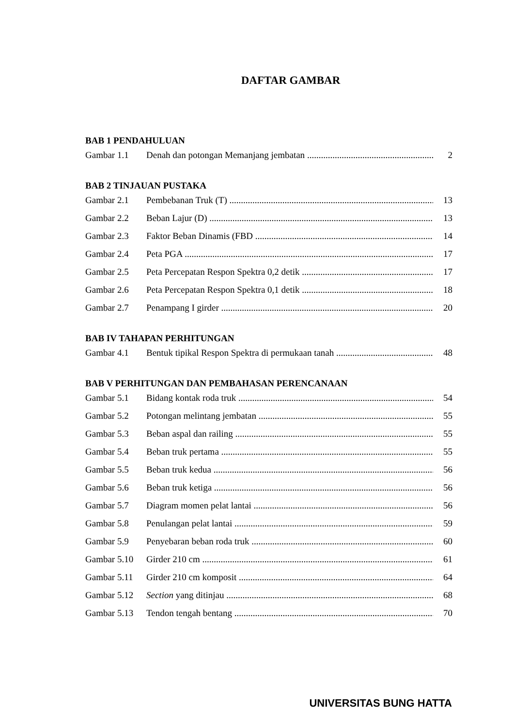DAFTAR GAMBAR
BAB 1 PENDAHULUAN
Gambar 1.1 Denah dan potongan Memanjang jembatan 2
BAB 2 TINJAUAN PUSTAKA
Gambar 2.1 Pembebanan Truk (T) 13
Gambar 2.2 Beban Lajur (D) 13
Gambar 2.3 Faktor Beban Dinamis (FBD 14
Gambar 2.4 Peta PGA 17
Gambar 2.5 Peta Percepatan Respon Spektra 0,2 detik 17
Gambar 2.6 Peta Percepatan Respon Spektra 0,1 detik 18
Gambar 2.7 Penampang I girder 20
BAB IV TAHAPAN PERHITUNGAN
Gambar 4.1 Bentuk tipikal Respon Spektra di permukaan tanah 48
BAB V PERHITUNGAN DAN PEMBAHASAN PERENCANAAN
Gambar 5.1 Bidang kontak roda truk 54
Gambar 5.2 Potongan melintang jembatan 55
Gambar 5.3 Beban aspal dan railing 55
Gambar 5.4 Beban truk pertama 55
Gambar 5.5 Beban truk kedua 56
Gambar 5.6 Beban truk ketiga 56
Gambar 5.7 Diagram momen pelat lantai 56
Gambar 5.8 Penulangan pelat lantai 59
Gambar 5.9 Penyebaran beban roda truk 60
Gambar 5.10 Girder 210 cm 61
Gambar 5.11 Girder 210 cm komposit 64
Gambar 5.12 Section yang ditinjau 68
Gambar 5.13 Tendon tengah bentang 70
UNIVERSITAS BUNG HATTA